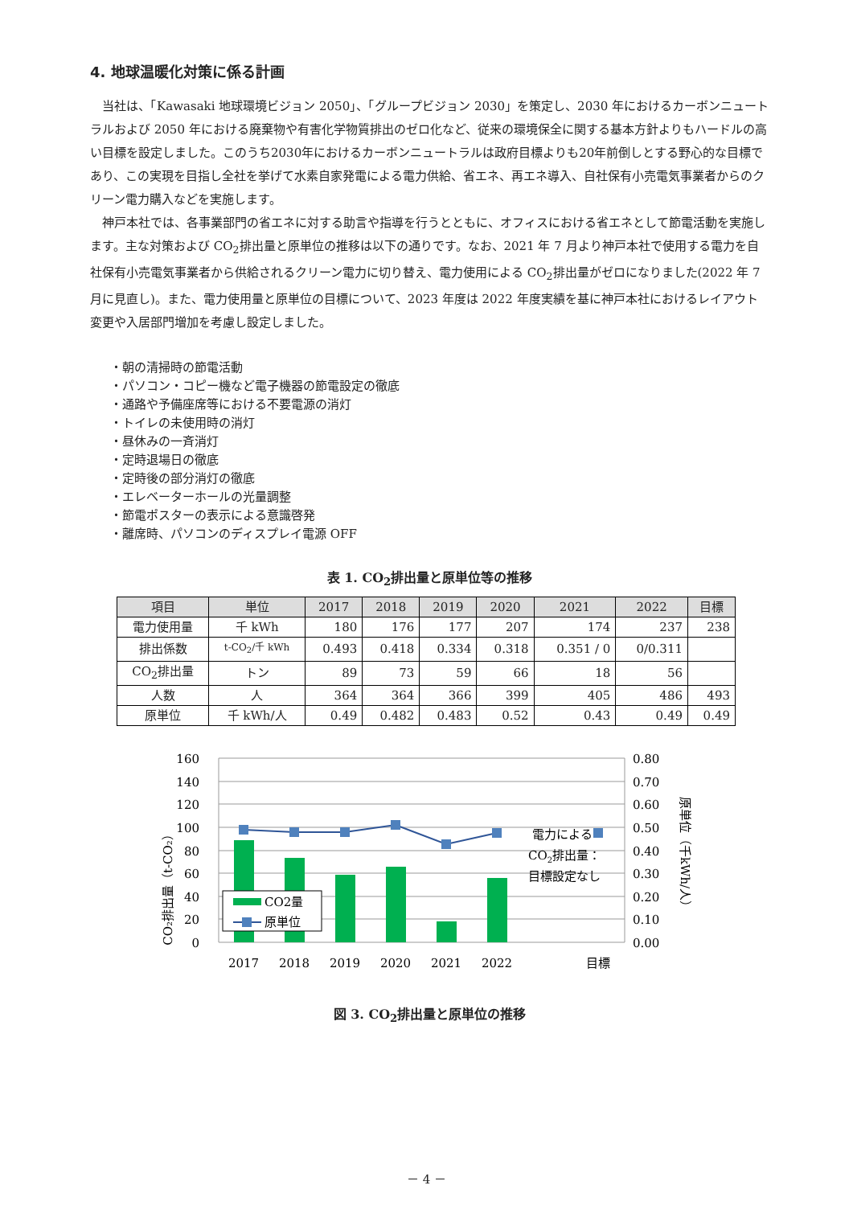4. 地球温暖化対策に係る計画
当社は、「Kawasaki 地球環境ビジョン 2050」、「グループビジョン 2030」を策定し、2030 年におけるカーボンニュートラルおよび 2050 年における廃棄物や有害化学物質排出のゼロ化など、従来の環境保全に関する基本方針よりもハードルの高い目標を設定しました。このうち2030年におけるカーボンニュートラルは政府目標よりも20年前倒しとする野心的な目標であり、この実現を目指し全社を挙げて水素自家発電による電力供給、省エネ、再エネ導入、自社保有小売電気事業者からのクリーン電力購入などを実施します。
神戸本社では、各事業部門の省エネに対する助言や指導を行うとともに、オフィスにおける省エネとして節電活動を実施します。主な対策および CO<sub>2</sub>排出量と原単位の推移は以下の通りです。なお、2021 年 7 月より神戸本社で使用する電力を自社保有小売電気事業者から供給されるクリーン電力に切り替え、電力使用による CO<sub>2</sub>排出量がゼロになりました(2022 年 7 月に見直し)。また、電力使用量と原単位の目標について、2023 年度は 2022 年度実績を基に神戸本社におけるレイアウト変更や入居部門増加を考慮し設定しました。
・朝の清掃時の節電活動
・パソコン・コピー機など電子機器の節電設定の徹底
・通路や予備座席等における不要電源の消灯
・トイレの未使用時の消灯
・昼休みの一斉消灯
・定時退場日の徹底
・定時後の部分消灯の徹底
・エレベーターホールの光量調整
・節電ポスターの表示による意識啓発
・離席時、パソコンのディスプレイ電源 OFF
表 1. CO<sub>2</sub>排出量と原単位等の推移
| 項目 | 単位 | 2017 | 2018 | 2019 | 2020 | 2021 | 2022 | 目標 |
| --- | --- | --- | --- | --- | --- | --- | --- | --- |
| 電力使用量 | 千 kWh | 180 | 176 | 177 | 207 | 174 | 237 | 238 |
| 排出係数 | t-CO<sub>2</sub>/千 kWh | 0.493 | 0.418 | 0.334 | 0.318 | 0.351 / 0 | 0/0.311 | |
| CO<sub>2</sub>排出量 | トン | 89 | 73 | 59 | 66 | 18 | 56 | |
| 人数 | 人 | 364 | 364 | 366 | 399 | 405 | 486 | 493 |
| 原単位 | 千 kWh/人 | 0.49 | 0.482 | 0.483 | 0.52 | 0.43 | 0.49 | 0.49 |
CO2量
原単位
電力による
CO2排出量：
目標設定なし
160
140
120
100
80
60
40
20
0
0.80
0.70
0.60
0.50
0.40
0.30
0.20
0.10
0.00
2017
2018
2019
2020
2021
2022
目標
CO₂排出量（t-CO₂）
原単位（千kWh/人）
図 3. CO<sub>2</sub>排出量と原単位の推移
－ 4 －